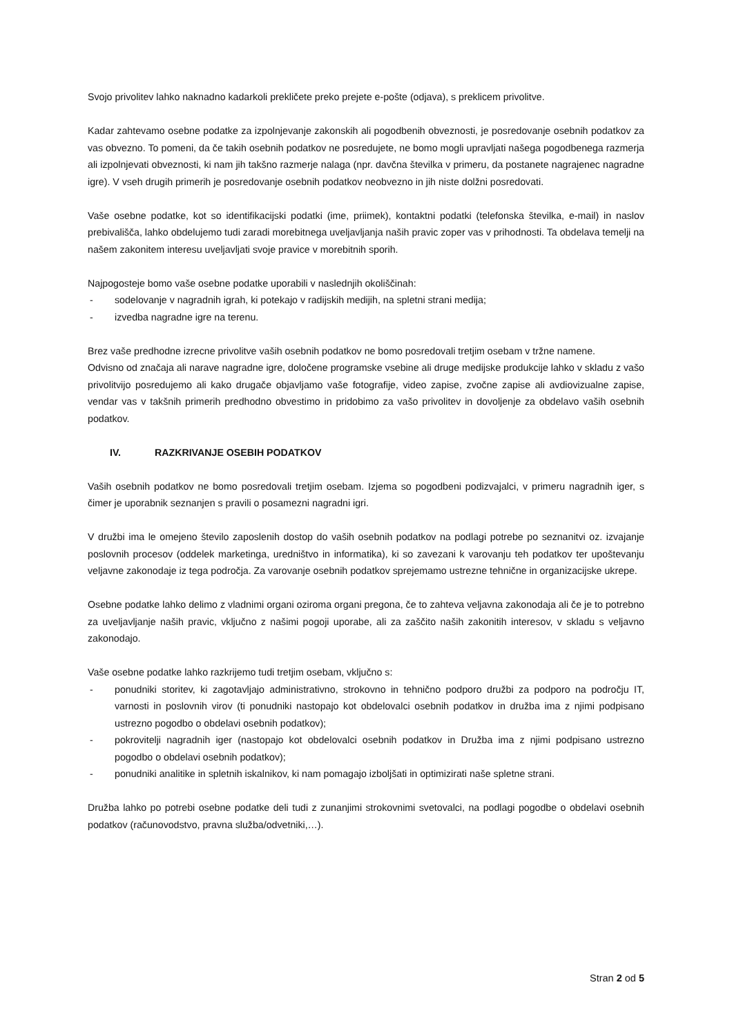Svojo privolitev lahko naknadno kadarkoli prekličete preko prejete e-pošte (odjava), s preklicem privolitve.
Kadar zahtevamo osebne podatke za izpolnjevanje zakonskih ali pogodbenih obveznosti, je posredovanje osebnih podatkov za vas obvezno. To pomeni, da če takih osebnih podatkov ne posredujete, ne bomo mogli upravljati našega pogodbenega razmerja ali izpolnjevati obveznosti, ki nam jih takšno razmerje nalaga (npr. davčna številka v primeru, da postanete nagrajenec nagradne igre). V vseh drugih primerih je posredovanje osebnih podatkov neobvezno in jih niste dolžni posredovati.
Vaše osebne podatke, kot so identifikacijski podatki (ime, priimek), kontaktni podatki (telefonska številka, e-mail) in naslov prebivališča, lahko obdelujemo tudi zaradi morebitnega uveljavljanja naših pravic zoper vas v prihodnosti. Ta obdelava temelji na našem zakonitem interesu uveljavljati svoje pravice v morebitnih sporih.
Najpogosteje bomo vaše osebne podatke uporabili v naslednjih okoliščinah:
- sodelovanje v nagradnih igrah, ki potekajo v radijskih medijih, na spletni strani medija;
- izvedba nagradne igre na terenu.
Brez vaše predhodne izrecne privolitve vaših osebnih podatkov ne bomo posredovali tretjim osebam v tržne namene.
Odvisno od značaja ali narave nagradne igre, določene programske vsebine ali druge medijske produkcije lahko v skladu z vašo privolitvijo posredujemo ali kako drugače objavljamo vaše fotografije, video zapise, zvočne zapise ali avdiovizualne zapise, vendar vas v takšnih primerih predhodno obvestimo in pridobimo za vašo privolitev in dovoljenje za obdelavo vaših osebnih podatkov.
IV. RAZKRIVANJE OSEBIH PODATKOV
Vaših osebnih podatkov ne bomo posredovali tretjim osebam. Izjema so pogodbeni podizvajalci, v primeru nagradnih iger, s čimer je uporabnik seznanjen s pravili o posamezni nagradni igri.
V družbi ima le omejeno število zaposlenih dostop do vaših osebnih podatkov na podlagi potrebe po seznanitvi oz. izvajanje poslovnih procesov (oddelek marketinga, uredništvo in informatika), ki so zavezani k varovanju teh podatkov ter upoštevanju veljavne zakonodaje iz tega področja. Za varovanje osebnih podatkov sprejemamo ustrezne tehnične in organizacijske ukrepe.
Osebne podatke lahko delimo z vladnimi organi oziroma organi pregona, če to zahteva veljavna zakonodaja ali če je to potrebno za uveljavljanje naših pravic, vključno z našimi pogoji uporabe, ali za zaščito naših zakonitih interesov, v skladu s veljavno zakonodajo.
Vaše osebne podatke lahko razkrijemo tudi tretjim osebam, vključno s:
- ponudniki storitev, ki zagotavljajo administrativno, strokovno in tehnično podporo družbi za podporo na področju IT, varnosti in poslovnih virov (ti ponudniki nastopajo kot obdelovalci osebnih podatkov in družba ima z njimi podpisano ustrezno pogodbo o obdelavi osebnih podatkov);
- pokrovitelji nagradnih iger (nastopajo kot obdelovalci osebnih podatkov in Družba ima z njimi podpisano ustrezno pogodbo o obdelavi osebnih podatkov);
- ponudniki analitike in spletnih iskalnikov, ki nam pomagajo izboljšati in optimizirati naše spletne strani.
Družba lahko po potrebi osebne podatke deli tudi z zunanjimi strokovnimi svetovalci, na podlagi pogodbe o obdelavi osebnih podatkov (računovodstvo, pravna služba/odvetniki,…).
Stran 2 od 5